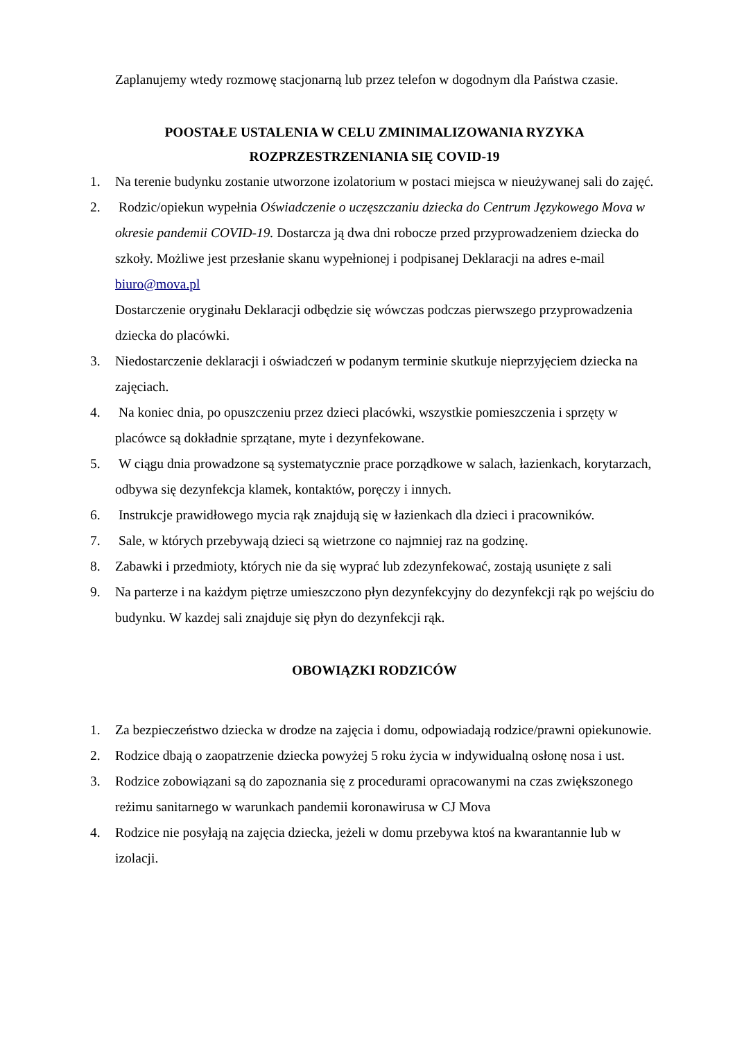Zaplanujemy wtedy rozmowę stacjonarną lub przez telefon w dogodnym dla Państwa czasie.
POOSTAŁE USTALENIA W CELU ZMINIMALIZOWANIA RYZYKA
ROZPRZESTRZENIANIA SIĘ COVID-19
1. Na terenie budynku zostanie utworzone izolatorium w postaci miejsca w nieużywanej sali do zajęć.
2. Rodzic/opiekun wypełnia Oświadczenie o uczęszczaniu dziecka do Centrum Językowego Mova w okresie pandemii COVID-19. Dostarcza ją dwa dni robocze przed przyprowadzeniem dziecka do szkoły. Możliwe jest przesłanie skanu wypełnionej i podpisanej Deklaracji na adres e-mail biuro@mova.pl
Dostarczenie oryginału Deklaracji odbędzie się wówczas podczas pierwszego przyprowadzenia dziecka do placówki.
3. Niedostarczenie deklaracji i oświadczeń w podanym terminie skutkuje nieprzyjęciem dziecka na zajęciach.
4. Na koniec dnia, po opuszczeniu przez dzieci placówki, wszystkie pomieszczenia i sprzęty w placówce są dokładnie sprzątane, myte i dezynfekowane.
5. W ciągu dnia prowadzone są systematycznie prace porządkowe w salach, łazienkach, korytarzach, odbywa się dezynfekcja klamek, kontaktów, poręczy i innych.
6. Instrukcje prawidłowego mycia rąk znajdują się w łazienkach dla dzieci i pracowników.
7. Sale, w których przebywają dzieci są wietrzone co najmniej raz na godzinę.
8. Zabawki i przedmioty, których nie da się wyprać lub zdezynfekować, zostają usunięte z sali
9. Na parterze i na każdym piętrze umieszczono płyn dezynfekcyjny do dezynfekcji rąk po wejściu do budynku. W kazdej sali znajduje się płyn do dezynfekcji rąk.
OBOWIĄZKI RODZICÓW
1. Za bezpieczeństwo dziecka w drodze na zajęcia i domu, odpowiadają rodzice/prawni opiekunowie.
2. Rodzice dbają o zaopatrzenie dziecka powyżej 5 roku życia w indywidualną osłonę nosa i ust.
3. Rodzice zobowiązani są do zapoznania się z procedurami opracowanymi na czas zwiększonego reżimu sanitarnego w warunkach pandemii koronawirusa w CJ Mova
4. Rodzice nie posyłają na zajęcia dziecka, jeżeli w domu przebywa ktoś na kwarantannie lub w izolacji.